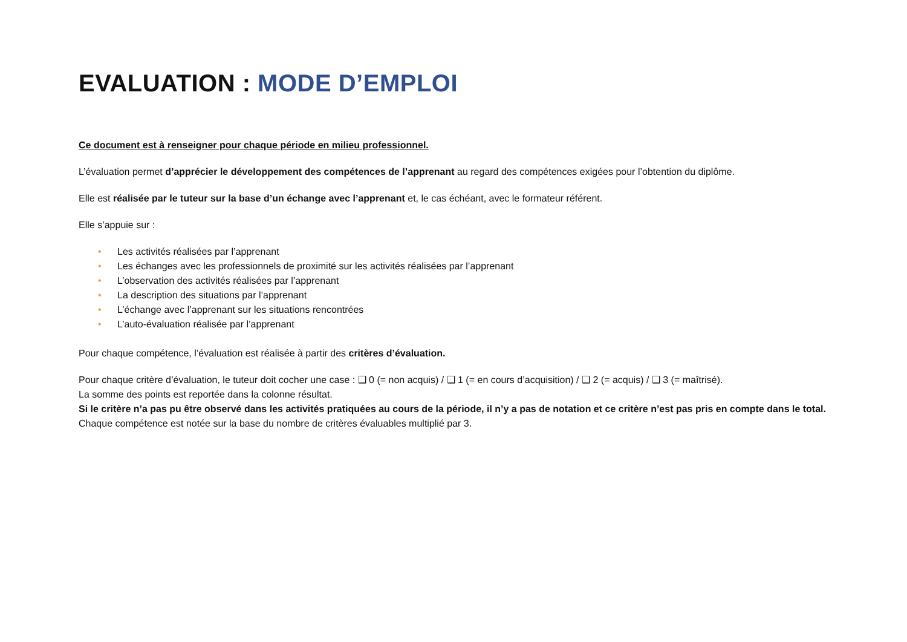EVALUATION : MODE D’EMPLOI
Ce document est à renseigner pour chaque période en milieu professionnel.
L’évaluation permet d’apprécier le développement des compétences de l’apprenant au regard des compétences exigées pour l’obtention du diplôme.
Elle est réalisée par le tuteur sur la base d’un échange avec l’apprenant et, le cas échéant, avec le formateur référent.
Elle s’appuie sur :
• Les activités réalisées par l’apprenant
• Les échanges avec les professionnels de proximité sur les activités réalisées par l’apprenant
• L’observation des activités réalisées par l’apprenant
• La description des situations par l’apprenant
• L’échange avec l’apprenant sur les situations rencontrées
• L’auto-évaluation réalisée par l’apprenant
Pour chaque compétence, l’évaluation est réalisée à partir des critères d’évaluation.
Pour chaque critère d’évaluation, le tuteur doit cocher une case : ❑ 0 (= non acquis) / ❑ 1 (= en cours d’acquisition) / ❑ 2 (= acquis) / ❑ 3 (= maîtrisé).
La somme des points est reportée dans la colonne résultat.
Si le critère n’a pas pu être observé dans les activités pratiquées au cours de la période, il n’y a pas de notation et ce critère n’est pas pris en compte dans le total.
Chaque compétence est notée sur la base du nombre de critères évaluables multiplié par 3.